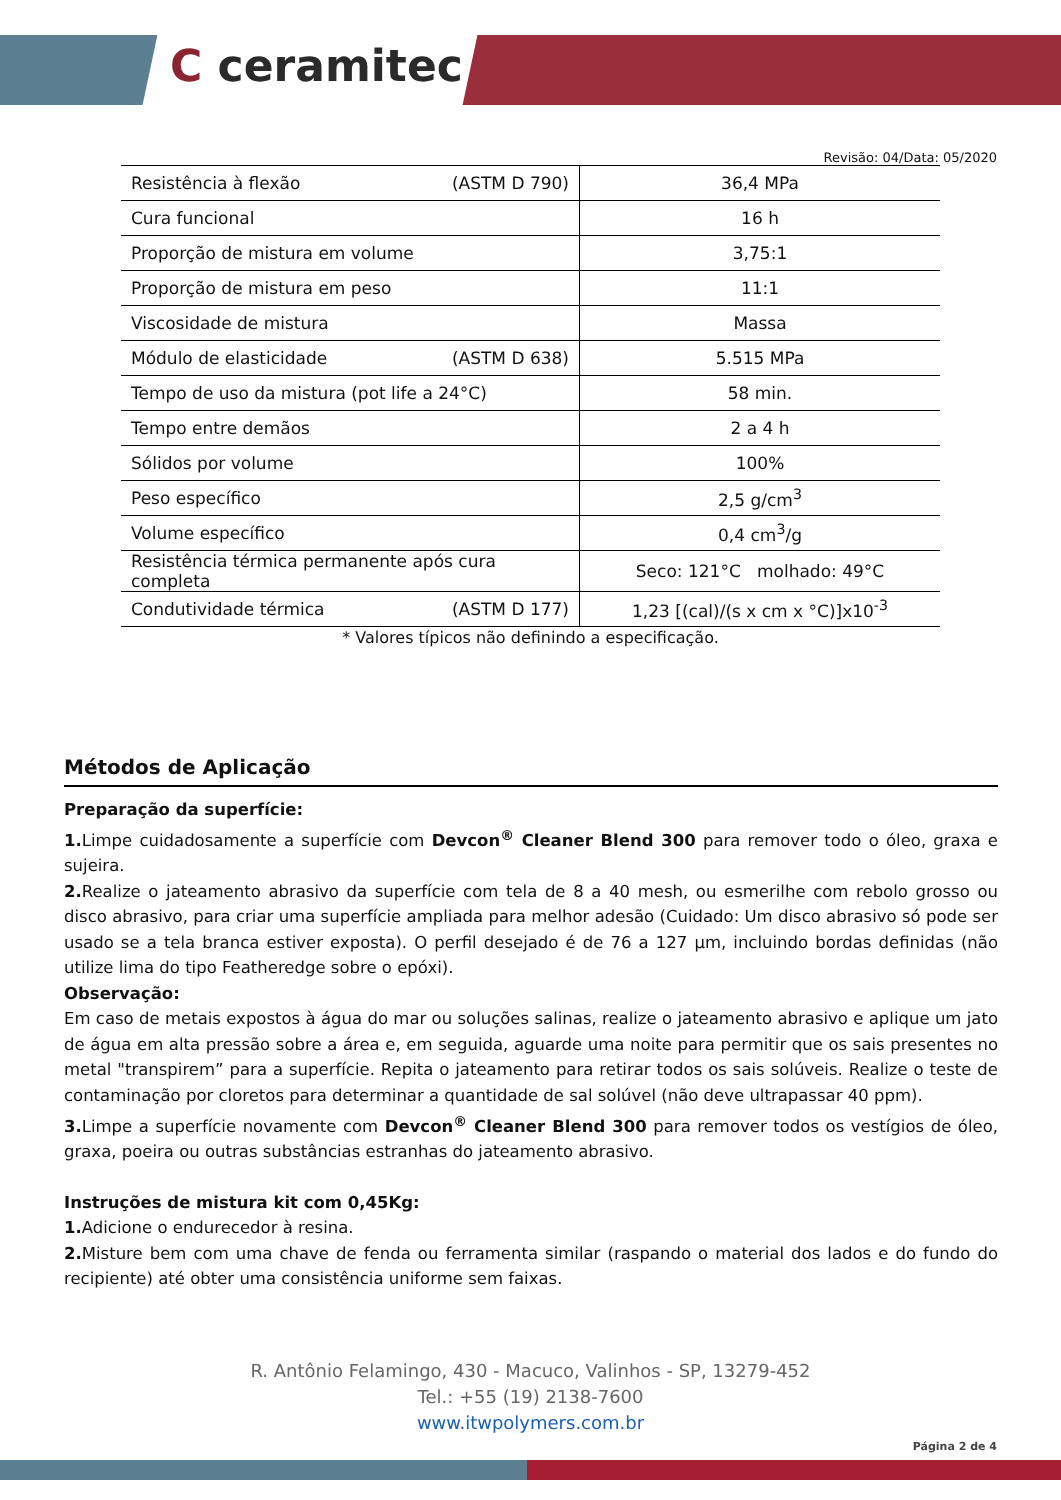C ceramitec
Revisão: 04/Data: 05/2020
| Resistência à flexão (ASTM D 790) | 36,4 MPa |
| Cura funcional | 16 h |
| Proporção de mistura em volume | 3,75:1 |
| Proporção de mistura em peso | 11:1 |
| Viscosidade de mistura | Massa |
| Módulo de elasticidade (ASTM D 638) | 5.515 MPa |
| Tempo de uso da mistura (pot life a 24°C) | 58 min. |
| Tempo entre demãos | 2 a 4 h |
| Sólidos por volume | 100% |
| Peso específico | 2,5 g/cm<sup>3</sup> |
| Volume específico | 0,4 cm<sup>3</sup>/g |
| Resistência térmica permanente após cura completa | Seco: 121°C molhado: 49°C |
| Condutividade térmica (ASTM D 177) | 1,23 [(cal)/(s x cm x °C)]x10<sup>-3</sup> |
* Valores típicos não definindo a especificação.
Métodos de Aplicação
Preparação da superfície:
1. Limpe cuidadosamente a superfície com Devcon<sup>®</sup> Cleaner Blend 300 para remover todo o óleo, graxa e sujeira.
2. Realize o jateamento abrasivo da superfície com tela de 8 a 40 mesh, ou esmerilhe com rebolo grosso ou disco abrasivo, para criar uma superfície ampliada para melhor adesão (Cuidado: Um disco abrasivo só pode ser usado se a tela branca estiver exposta). O perfil desejado é de 76 a 127 µm, incluindo bordas definidas (não utilize lima do tipo Featheredge sobre o epóxi).
Observação:
Em caso de metais expostos à água do mar ou soluções salinas, realize o jateamento abrasivo e aplique um jato de água em alta pressão sobre a área e, em seguida, aguarde uma noite para permitir que os sais presentes no metal "transpirem” para a superfície. Repita o jateamento para retirar todos os sais solúveis. Realize o teste de contaminação por cloretos para determinar a quantidade de sal solúvel (não deve ultrapassar 40 ppm).
3. Limpe a superfície novamente com Devcon<sup>®</sup> Cleaner Blend 300 para remover todos os vestígios de óleo, graxa, poeira ou outras substâncias estranhas do jateamento abrasivo.
Instruções de mistura kit com 0,45Kg:
1. Adicione o endurecedor à resina.
2. Misture bem com uma chave de fenda ou ferramenta similar (raspando o material dos lados e do fundo do recipiente) até obter uma consistência uniforme sem faixas.
R. Antônio Felamingo, 430 - Macuco, Valinhos - SP, 13279-452
Tel.: +55 (19) 2138-7600
www.itwpolymers.com.br
Página 2 de 4